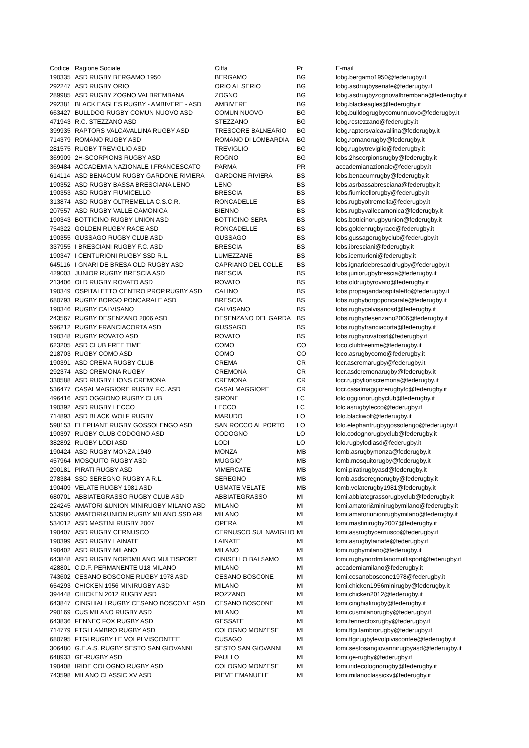| Codice | Ragione Sociale | Citta | Pr | E-mail |
| --- | --- | --- | --- | --- |
| 190335 | ASD RUGBY BERGAMO 1950 | BERGAMO | BG | lobg.bergamo1950@federugby.it |
| 292247 | ASD RUGBY ORIO | ORIO AL SERIO | BG | lobg.asdrugbyseriate@federugby.it |
| 289985 | ASD RUGBY ZOGNO VALBREMBANA | ZOGNO | BG | lobg.asdrugbyzognovalbrembana@federugby.it |
| 292381 | BLACK EAGLES RUGBY - AMBIVERE - ASD | AMBIVERE | BG | lobg.blackeagles@federugby.it |
| 663427 | BULLDOG RUGBY COMUN NUOVO ASD | COMUN NUOVO | BG | lobg.bulldogrugbycomunnuovo@federugby.it |
| 471943 | R.C. STEZZANO ASD | STEZZANO | BG | lobg.rcstezzano@federugby.it |
| 399935 | RAPTORS VALCAVALLINA RUGBY ASD | TRESCORE BALNEARIO | BG | lobg.raptorsvalcavallina@federugby.it |
| 714379 | ROMANO RUGBY ASD | ROMANO DI LOMBARDIA | BG | lobg.romanorugby@federugby.it |
| 281575 | RUGBY TREVIGLIO ASD | TREVIGLIO | BG | lobg.rugbytreviglio@federugby.it |
| 369909 | 2H-SCORPIONS RUGBY ASD | ROGNO | BG | lobs.2hscorpionsrugby@federugby.it |
| 369484 | ACCADEMIA NAZIONALE I.FRANCESCATO | PARMA | PR | accademianazionale@federugby.it |
| 614114 | ASD BENACUM RUGBY GARDONE RIVIERA | GARDONE RIVIERA | BS | lobs.benacumrugby@federugby.it |
| 190352 | ASD RUGBY BASSA BRESCIANA LENO | LENO | BS | lobs.asrbassabresciana@federugby.it |
| 190353 | ASD RUGBY FIUMICELLO | BRESCIA | BS | lobs.fiumicellorugby@federugby.it |
| 313874 | ASD RUGBY OLTREMELLA C.S.C.R. | RONCADELLE | BS | lobs.rugbyoltremella@federugby.it |
| 207557 | ASD RUGBY VALLE CAMONICA | BIENNO | BS | lobs.rugbyvallecamonica@federugby.it |
| 190343 | BOTTICINO RUGBY UNION ASD | BOTTICINO SERA | BS | lobs.botticinorugbyunion@federugby.it |
| 754322 | GOLDEN RUGBY RACE ASD | RONCADELLE | BS | lobs.goldenrugbyrace@federugby.it |
| 190355 | GUSSAGO RUGBY CLUB ASD | GUSSAGO | BS | lobs.gussagorugbyclub@federugby.it |
| 337955 | I BRESCIANI RUGBY F.C. ASD | BRESCIA | BS | lobs.ibresciani@federugby.it |
| 190347 | I CENTURIONI RUGBY SSD R.L. | LUMEZZANE | BS | lobs.icenturioni@federugby.it |
| 645116 | I GNARI DE BRESA OLD RUGBY ASD | CAPRIANO DEL COLLE | BS | lobs.ignaridebresaoldrugby@federugby.it |
| 429003 | JUNIOR RUGBY BRESCIA ASD | BRESCIA | BS | lobs.juniorugbybrescia@federugby.it |
| 213406 | OLD RUGBY ROVATO ASD | ROVATO | BS | lobs.oldrugbyrovato@federugby.it |
| 190349 | OSPITALETTO CENTRO PROP.RUGBY ASD | CALINO | BS | lobs.propagandaospitaletto@federugby.it |
| 680793 | RUGBY BORGO PONCARALE ASD | BRESCIA | BS | lobs.rugbyborgoponcarale@federugby.it |
| 190346 | RUGBY CALVISANO | CALVISANO | BS | lobs.rugbycalvisanosrl@federugby.it |
| 243567 | RUGBY DESENZANO 2006 ASD | DESENZANO DEL GARDA | BS | lobs.rugbydesenzano2006@federugby.it |
| 596212 | RUGBY FRANCIACORTA ASD | GUSSAGO | BS | lobs.rugbyfranciacorta@federugby.it |
| 190348 | RUGBY ROVATO ASD | ROVATO | BS | lobs.rugbyrovatosrl@federugby.it |
| 623205 | ASD CLUB FREE TIME | COMO | CO | loco.clubfreetime@federugby.it |
| 218703 | RUGBY COMO ASD | COMO | CO | loco.asrugbycomo@federugby.it |
| 190391 | ASD CREMA RUGBY CLUB | CREMA | CR | locr.ascremarugby@federugby.it |
| 292374 | ASD CREMONA RUGBY | CREMONA | CR | locr.asdcremonarugby@federugby.it |
| 330588 | ASD RUGBY LIONS CREMONA | CREMONA | CR | locr.rugbylionscremona@federugby.it |
| 536477 | CASALMAGGIORE RUGBY F.C. ASD | CASALMAGGIORE | CR | locr.casalmaggiorerugbyfc@federugby.it |
| 496416 | ASD OGGIONO RUGBY CLUB | SIRONE | LC | lolc.oggionorugbyclub@federugby.it |
| 190392 | ASD RUGBY LECCO | LECCO | LC | lolc.asrugbylecco@federugby.it |
| 714893 | ASD BLACK WOLF RUGBY | MARUDO | LO | lolo.blackwolf@federugby.it |
| 598153 | ELEPHANT RUGBY GOSSOLENGO ASD | SAN ROCCO AL PORTO | LO | lolo.elephantrugbygossolengo@federugby.it |
| 190397 | RUGBY CLUB CODOGNO ASD | CODOGNO | LO | lolo.codognorugbyclub@federugby.it |
| 382892 | RUGBY LODI ASD | LODI | LO | lolo.rugbylodiasd@federugby.it |
| 190424 | ASD RUGBY MONZA 1949 | MONZA | MB | lomb.asrugbymonza@federugby.it |
| 457964 | MOSQUITO RUGBY ASD | MUGGIO' | MB | lomb.mosquitorugby@federugby.it |
| 290181 | PIRATI RUGBY ASD | VIMERCATE | MB | lomi.piratirugbyasd@federugby.it |
| 278384 | SSD SEREGNO RUGBY A R.L. | SEREGNO | MB | lomb.asdseregnorugby@federugby.it |
| 190409 | VELATE RUGBY 1981 ASD | USMATE VELATE | MB | lomb.velaterugby1981@federugby.it |
| 680701 | ABBIATEGRASSO RUGBY CLUB ASD | ABBIATEGRASSO | MI | lomi.abbiategrassorugbyclub@federugby.it |
| 224245 | AMATORI &UNION MINIRUGBY MILANO ASD | MILANO | MI | lomi.amatori&minirugbymilano@federugby.it |
| 533980 | AMATORI&UNION RUGBY MILANO SSD ARL | MILANO | MI | lomi.amatoriunionrugbymilano@federugby.it |
| 534012 | ASD MASTINI RUGBY 2007 | OPERA | MI | lomi.mastinirugby2007@federugby.it |
| 190407 | ASD RUGBY CERNUSCO | CERNUSCO SUL NAVIGLIO | MI | lomi.assrugbycernusco@federugby.it |
| 190399 | ASD RUGBY LAINATE | LAINATE | MI | lomi.asrugbylainate@federugby.it |
| 190402 | ASD RUGBY MILANO | MILANO | MI | lomi.rugbymilano@federugby.it |
| 643848 | ASD RUGBY NORDMILANO MULTISPORT | CINISELLO BALSAMO | MI | lomi.rugbynordmilanomultisport@federugby.it |
| 428801 | C.D.F. PERMANENTE U18 MILANO | MILANO | MI | accademiamilano@federugby.it |
| 743602 | CESANO BOSCONE RUGBY 1978 ASD | CESANO BOSCONE | MI | lomi.cesanoboscone1978@federugby.it |
| 654293 | CHICKEN 1956 MINIRUGBY ASD | MILANO | MI | lomi.chicken1956minirugby@federugby.it |
| 394448 | CHICKEN 2012 RUGBY ASD | ROZZANO | MI | lomi.chicken2012@federugby.it |
| 643847 | CINGHIALI RUGBY CESANO BOSCONE ASD | CESANO BOSCONE | MI | lomi.cinghialirugby@federugby.it |
| 290169 | CUS MILANO RUGBY ASD | MILANO | MI | lomi.cusmilanorugby@federugby.it |
| 643836 | FENNEC FOX RUGBY ASD | GESSATE | MI | lomi.fennecfoxrugby@federugby.it |
| 714779 | FTGI LAMBRO RUGBY ASD | COLOGNO MONZESE | MI | lomi.ftgi.lambrorugby@federugby.it |
| 680795 | FTGI RUGBY LE VOLPI VISCONTEE | CUSAGO | MI | lomi.ftgirugbylevolpiviscontee@federugby.it |
| 306480 | G.E.A.S. RUGBY SESTO SAN GIOVANNI | SESTO SAN GIOVANNI | MI | lomi.sestosangiovannirugbyasd@federugby.it |
| 648933 | GE-RUGBY ASD | PAULLO | MI | lomi.ge-rugby@federugby.it |
| 190408 | IRIDE COLOGNO RUGBY ASD | COLOGNO MONZESE | MI | lomi.iridecolognorugby@federugby.it |
| 743598 | MILANO CLASSIC XV ASD | PIEVE EMANUELE | MI | lomi.milanoclassicxv@federugby.it |